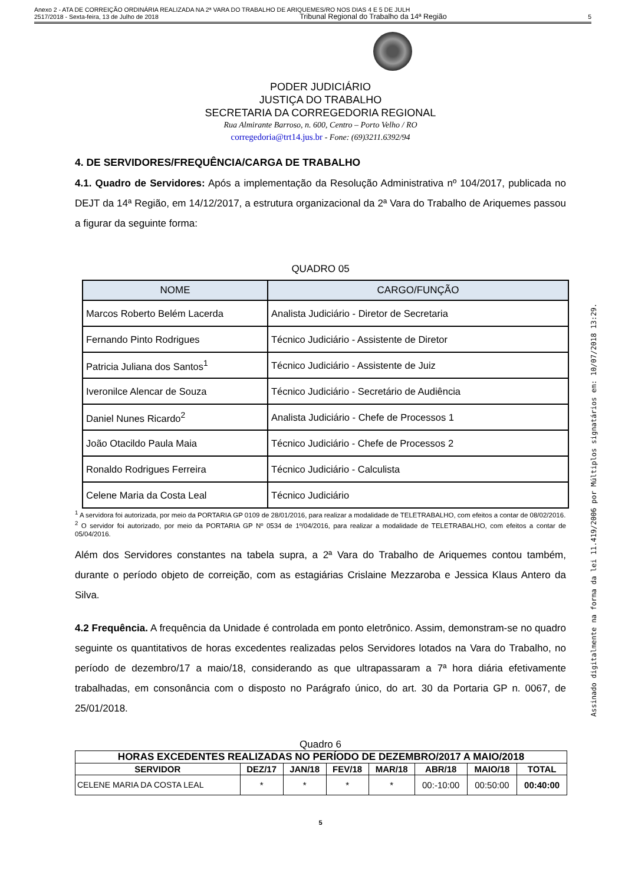Anexo 2 - ATA DE CORREIÇÃO ORDINÁRIA REALIZADA NA 2ª VARA DO TRABALHO DE ARIQUEMES/RO NOS DIAS 4 E 5 DE JULH
2517/2018 - Sexta-feira, 13 de Julho de 2018 Tribunal Regional do Trabalho da 14ª Região 5
PODER JUDICIÁRIO
JUSTIÇA DO TRABALHO
SECRETARIA DA CORREGEDORIA REGIONAL
Rua Almirante Barroso, n. 600, Centro – Porto Velho / RO
corregedoria@trt14.jus.br - Fone: (69)3211.6392/94
4. DE SERVIDORES/FREQUÊNCIA/CARGA DE TRABALHO
4.1. Quadro de Servidores: Após a implementação da Resolução Administrativa nº 104/2017, publicada no DEJT da 14ª Região, em 14/12/2017, a estrutura organizacional da 2ª Vara do Trabalho de Ariquemes passou a figurar da seguinte forma:
QUADRO 05
| NOME | CARGO/FUNÇÃO |
| --- | --- |
| Marcos Roberto Belém Lacerda | Analista Judiciário - Diretor de Secretaria |
| Fernando Pinto Rodrigues | Técnico Judiciário - Assistente de Diretor |
| Patricia Juliana dos Santos<sup>1</sup> | Técnico Judiciário - Assistente de Juiz |
| Iveronilce Alencar de Souza | Técnico Judiciário - Secretário de Audiência |
| Daniel Nunes Ricardo<sup>2</sup> | Analista Judiciário - Chefe de Processos 1 |
| João Otacildo Paula Maia | Técnico Judiciário - Chefe de Processos 2 |
| Ronaldo Rodrigues Ferreira | Técnico Judiciário - Calculista |
| Celene Maria da Costa Leal | Técnico Judiciário |
<sup>1</sup> A servidora foi autorizada, por meio da PORTARIA GP 0109 de 28/01/2016, para realizar a modalidade de TELETRABALHO, com efeitos a contar de 08/02/2016.
<sup>2</sup> O servidor foi autorizado, por meio da PORTARIA GP Nº 0534 de 1º/04/2016, para realizar a modalidade de TELETRABALHO, com efeitos a contar de 05/04/2016.
Além dos Servidores constantes na tabela supra, a 2ª Vara do Trabalho de Ariquemes contou também, durante o período objeto de correição, com as estagiárias Crislaine Mezzaroba e Jessica Klaus Antero da Silva.
4.2 Frequência. A frequência da Unidade é controlada em ponto eletrônico. Assim, demonstram-se no quadro seguinte os quantitativos de horas excedentes realizadas pelos Servidores lotados na Vara do Trabalho, no período de dezembro/17 a maio/18, considerando as que ultrapassaram a 7ª hora diária efetivamente trabalhadas, em consonância com o disposto no Parágrafo único, do art. 30 da Portaria GP n. 0067, de 25/01/2018.
Quadro 6
| HORAS EXCEDENTES REALIZADAS NO PERÍODO DE DEZEMBRO/2017 A MAIO/2018 | | | | | | | |
| --- | --- | --- | --- | --- | --- | --- | --- |
| SERVIDOR | DEZ/17 | JAN/18 | FEV/18 | MAR/18 | ABR/18 | MAIO/18 | TOTAL |
| CELENE MARIA DA COSTA LEAL | * | * | * | * | 00:-10:00 | 00:50:00 | 00:40:00 |
5
Assinado digitalmente na forma da lei 11.419/2006 por Múltiplos signatários em: 10/07/2018 13:29.